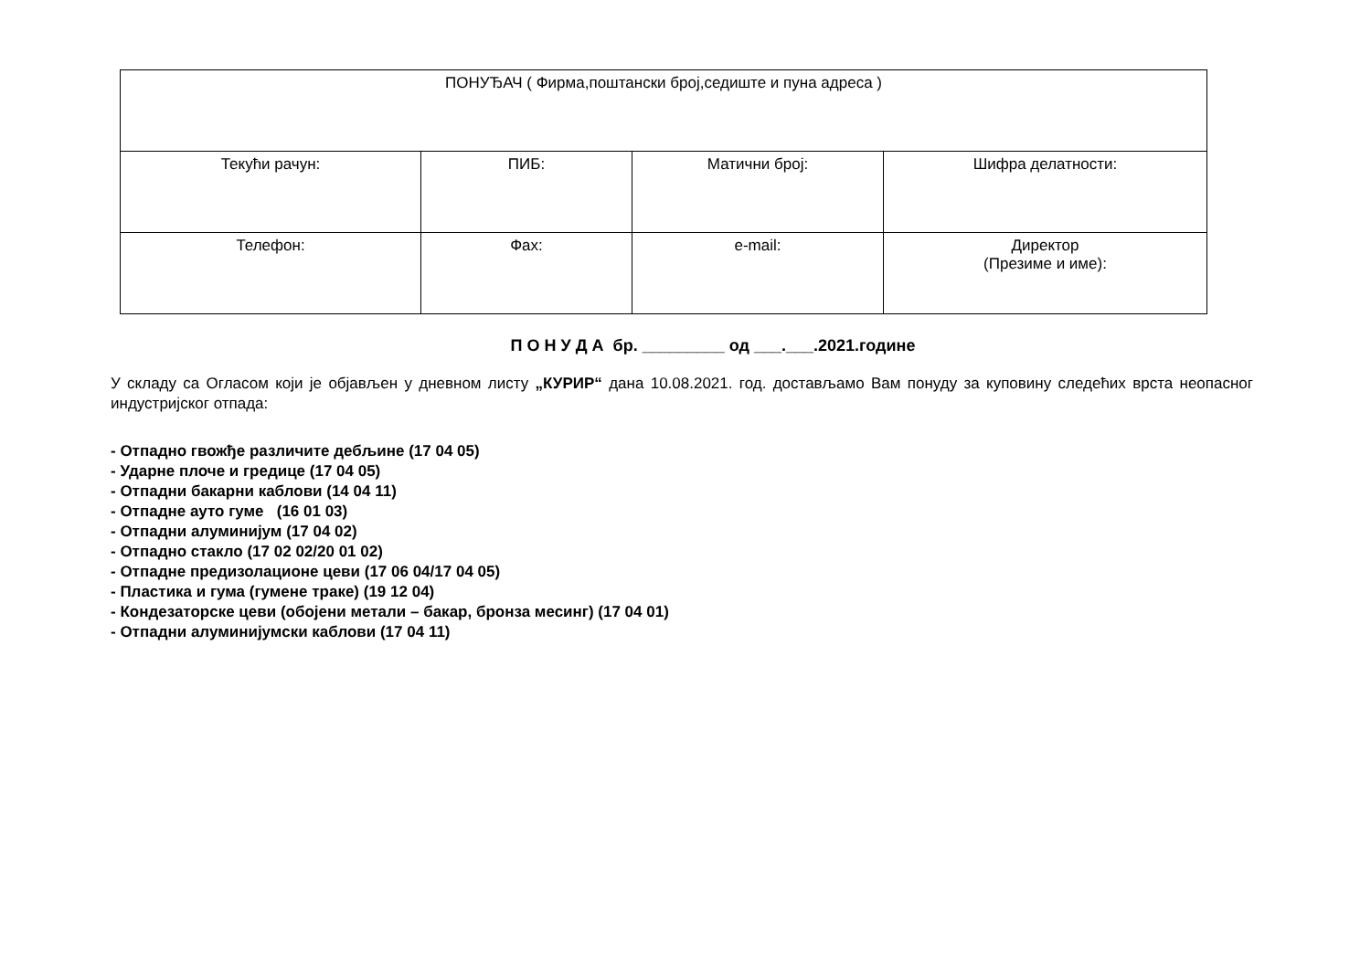| ПОНУЂАЧ ( Фирма,поштански број,седиште и пуна адреса ) | | | |
| Текући рачун: | ПИБ: | Матични број: | Шифра делатности: |
| Телефон: | Фах: | e-mail: | Директор (Презиме и име): |
П О Н У Д А бр. _________ од ___.___.2021.године
У складу са Огласом који је објављен у дневном листу „КУРИР“ дана 10.08.2021. год. достављамо Вам понуду за куповину следећих врста неопасног индустријског отпада:
- Отпадно гвожђе различите дебљине (17 04 05)
- Ударне плоче и гредице (17 04 05)
- Отпадни бакарни каблови (14 04 11)
- Отпадне ауто гуме (16 01 03)
- Отпадни алуминијум (17 04 02)
- Отпадно стакло (17 02 02/20 01 02)
- Отпадне предизолационе цеви (17 06 04/17 04 05)
- Пластика и гума (гумене траке) (19 12 04)
- Кондезаторске цеви (обојени метали – бакар, бронза месинг) (17 04 01)
- Отпадни алуминијумски каблови (17 04 11)